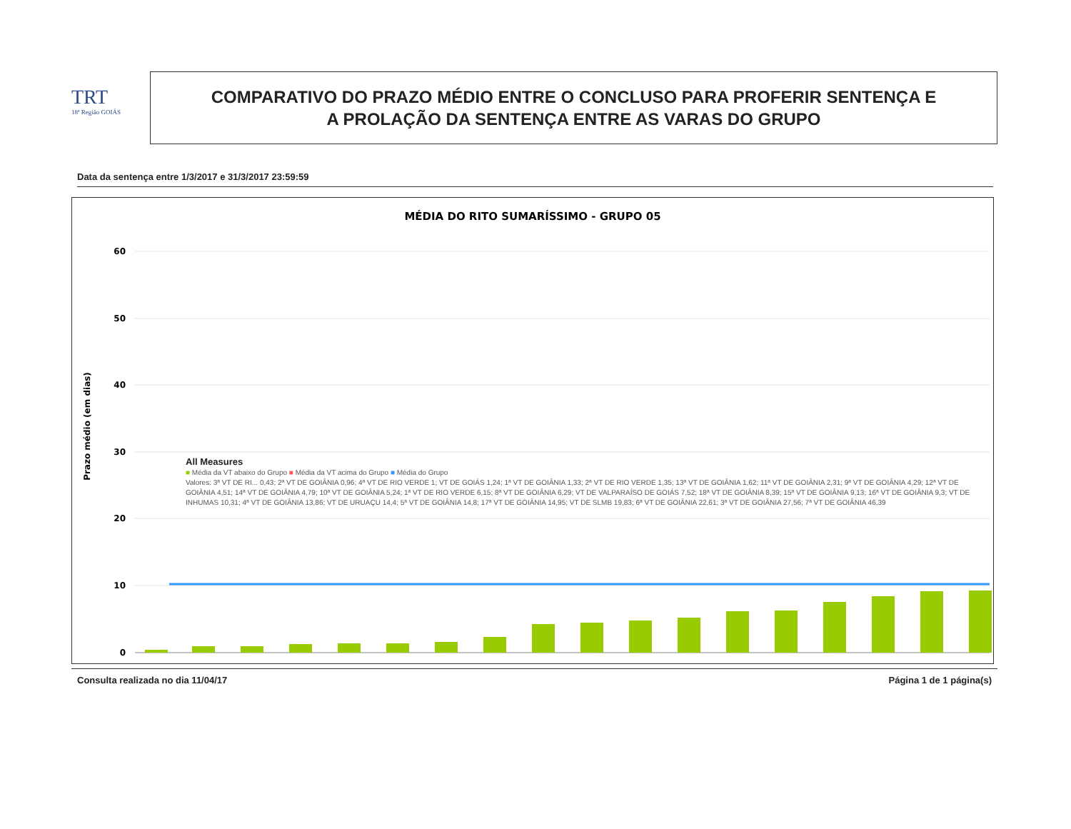TRT
18ª Região GOIÁS
COMPARATIVO DO PRAZO MÉDIO ENTRE O CONCLUSO PARA PROFERIR SENTENÇA E
A PROLAÇÃO DA SENTENÇA ENTRE AS VARAS DO GRUPO
Data da sentença entre 1/3/2017 e 31/3/2017 23:59:59
MÉDIA DO RITO SUMARÍSSIMO - GRUPO 05
Prazo médio (em dias)
60
50
40
30
20
10
0
Consulta realizada no dia 11/04/17 Página 1 de 1 página(s)
All Measures
■ Média da VT abaixo do Grupo ■ Média da VT acima do Grupo ■ Média do Grupo
Valores: 3ª VT DE RI... 0,43; 2ª VT DE GOIÂNIA 0,96; 4ª VT DE RIO VERDE 1; VT DE GOIÁS 1,24; 1ª VT DE GOIÂNIA 1,33; 2ª VT DE RIO VERDE 1,35; 13ª VT DE GOIÂNIA 1,62; 11ª VT DE GOIÂNIA 2,31; 9ª VT DE GOIÂNIA 4,29; 12ª VT DE GOIÂNIA 4,51; 14ª VT DE GOIÂNIA 4,79; 10ª VT DE GOIÂNIA 5,24; 1ª VT DE RIO VERDE 6,15; 8ª VT DE GOIÂNIA 6,29; VT DE VALPARAÍSO DE GOIÁS 7,52; 18ª VT DE GOIÂNIA 8,39; 15ª VT DE GOIÂNIA 9,13; 16ª VT DE GOIÂNIA 9,3; VT DE INHUMAS 10,31; 4ª VT DE GOIÂNIA 13,86; VT DE URUAÇU 14,4; 5ª VT DE GOIÂNIA 14,8; 17ª VT DE GOIÂNIA 14,95; VT DE SLMB 19,83; 6ª VT DE GOIÂNIA 22,61; 3ª VT DE GOIÂNIA 27,56; 7ª VT DE GOIÂNIA 46,39